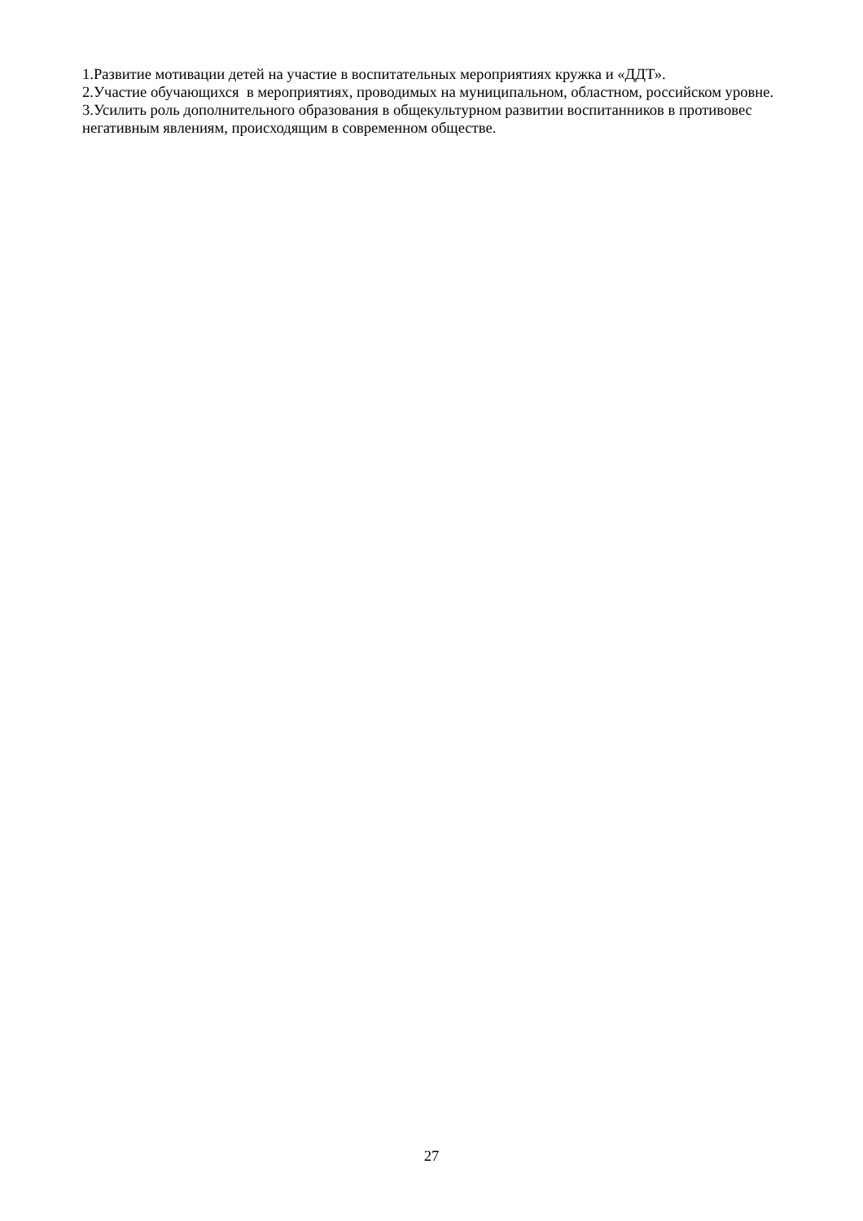1.Развитие мотивации детей на участие в воспитательных мероприятиях кружка и «ДДТ».
2.Участие обучающихся в мероприятиях, проводимых на муниципальном, областном, российском уровне.
3.Усилить роль дополнительного образования в общекультурном развитии воспитанников в противовес негативным явлениям, происходящим в современном обществе.
27